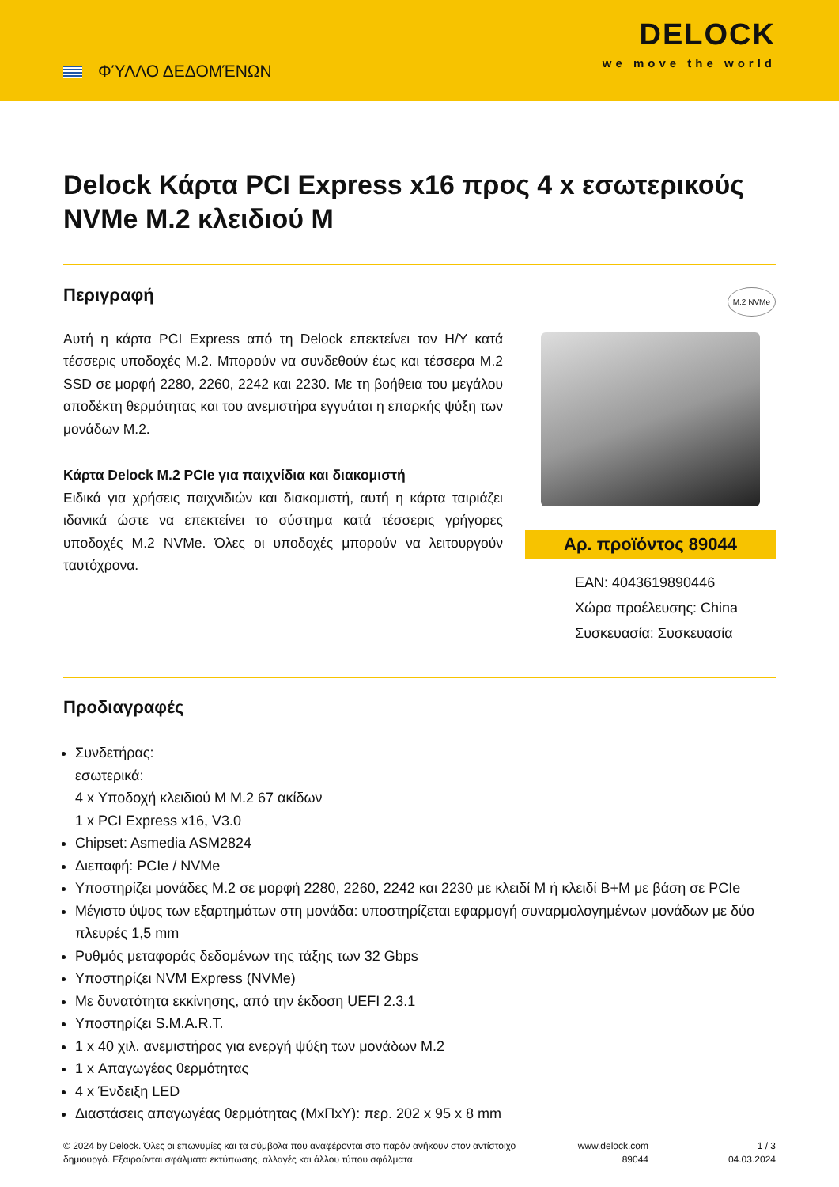ΦΎΛΛΟ ΔΕΔΟΜΈΝΩΝ
DELOCK
we move the world
Delock Κάρτα PCI Express x16 προς 4 x εσωτερικούς NVMe M.2 κλειδιού M
Περιγραφή
Αυτή η κάρτα PCI Express από τη Delock επεκτείνει τον Η/Υ κατά τέσσερις υποδοχές M.2. Μπορούν να συνδεθούν έως και τέσσερα M.2 SSD σε μορφή 2280, 2260, 2242 και 2230. Με τη βοήθεια του μεγάλου αποδέκτη θερμότητας και του ανεμιστήρα εγγυάται η επαρκής ψύξη των μονάδων M.2.
Κάρτα Delock M.2 PCIe για παιχνίδια και διακομιστή
Ειδικά για χρήσεις παιχνιδιών και διακομιστή, αυτή η κάρτα ταιριάζει ιδανικά ώστε να επεκτείνει το σύστημα κατά τέσσερις γρήγορες υποδοχές M.2 NVMe. Όλες οι υποδοχές μπορούν να λειτουργούν ταυτόχρονα.
M.2 NVMe
Αρ. προϊόντος 89044
EAN: 4043619890446
Χώρα προέλευσης: China
Συσκευασία: Συσκευασία
Προδιαγραφές
Συνδετήρας:
εσωτερικά:
4 x Υποδοχή κλειδιού M M.2 67 ακίδων
1 x PCI Express x16, V3.0
Chipset: Asmedia ASM2824
Διεπαφή: PCIe / NVMe
Υποστηρίζει μονάδες M.2 σε μορφή 2280, 2260, 2242 και 2230 με κλειδί M ή κλειδί B+M με βάση σε PCIe
Μέγιστο ύψος των εξαρτημάτων στη μονάδα: υποστηρίζεται εφαρμογή συναρμολογημένων μονάδων με δύο πλευρές 1,5 mm
Ρυθμός μεταφοράς δεδομένων της τάξης των 32 Gbps
Υποστηρίζει NVM Express (NVMe)
Με δυνατότητα εκκίνησης, από την έκδοση UEFI 2.3.1
Υποστηρίζει S.M.A.R.T.
1 x 40 χιλ. ανεμιστήρας για ενεργή ψύξη των μονάδων M.2
1 x Απαγωγέας θερμότητας
4 x Ένδειξη LED
Διαστάσεις απαγωγέας θερμότητας (ΜxΠxΥ): περ. 202 x 95 x 8 mm
© 2024 by Delock. Όλες οι επωνυμίες και τα σύμβολα που αναφέρονται στο παρόν ανήκουν στον αντίστοιχο δημιουργό. Εξαιρούνται σφάλματα εκτύπωσης, αλλαγές και άλλου τύπου σφάλματα.
www.delock.com
89044
1 / 3
04.03.2024